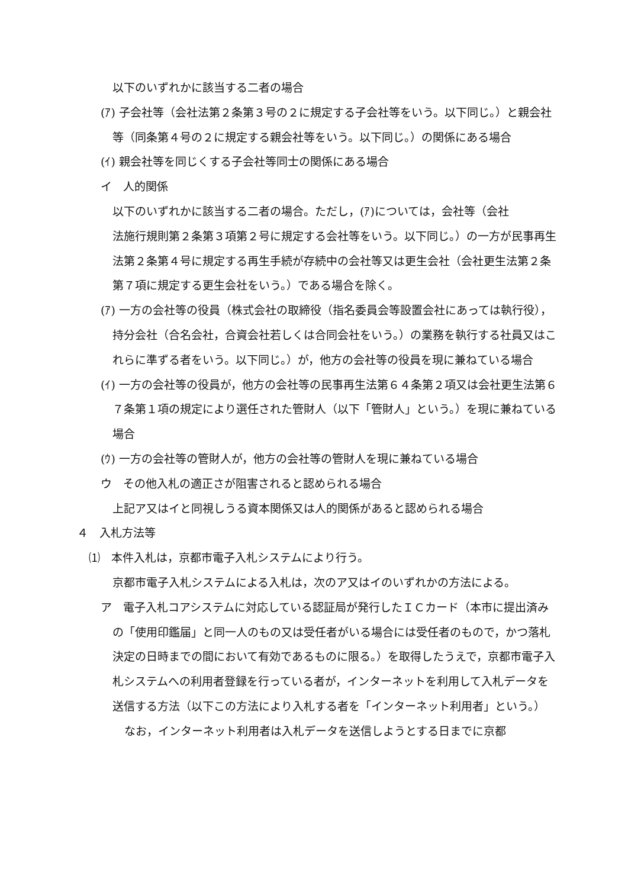以下のいずれかに該当する二者の場合
(ｱ) 子会社等（会社法第２条第３号の２に規定する子会社等をいう。以下同じ。）と親会社等（同条第４号の２に規定する親会社等をいう。以下同じ。）の関係にある場合
(ｲ) 親会社等を同じくする子会社等同士の関係にある場合
イ　人的関係
以下のいずれかに該当する二者の場合。ただし，(ｱ)については，会社等（会社
法施行規則第２条第３項第２号に規定する会社等をいう。以下同じ。）の一方が民事再生法第２条第４号に規定する再生手続が存続中の会社等又は更生会社（会社更生法第２条第７項に規定する更生会社をいう。）である場合を除く。
(ｱ) 一方の会社等の役員（株式会社の取締役（指名委員会等設置会社にあっては執行役），持分会社（合名会社，合資会社若しくは合同会社をいう。）の業務を執行する社員又はこれらに準ずる者をいう。以下同じ。）が，他方の会社等の役員を現に兼ねている場合
(ｲ) 一方の会社等の役員が，他方の会社等の民事再生法第６４条第２項又は会社更生法第６７条第１項の規定により選任された管財人（以下「管財人」という。）を現に兼ねている場合
(ｳ) 一方の会社等の管財人が，他方の会社等の管財人を現に兼ねている場合
ウ　その他入札の適正さが阻害されると認められる場合
上記ア又はイと同視しうる資本関係又は人的関係があると認められる場合
４　入札方法等
⑴　本件入札は，京都市電子入札システムにより行う。
京都市電子入札システムによる入札は，次のア又はイのいずれかの方法による。
ア　電子入札コアシステムに対応している認証局が発行したＩＣカード（本市に提出済みの「使用印鑑届」と同一人のもの又は受任者がいる場合には受任者のもので，かつ落札決定の日時までの間において有効であるものに限る。）を取得したうえで，京都市電子入札システムへの利用者登録を行っている者が，インターネットを利用して入札データを送信する方法（以下この方法により入札する者を「インターネット利用者」という。）
なお，インターネット利用者は入札データを送信しようとする日までに京都